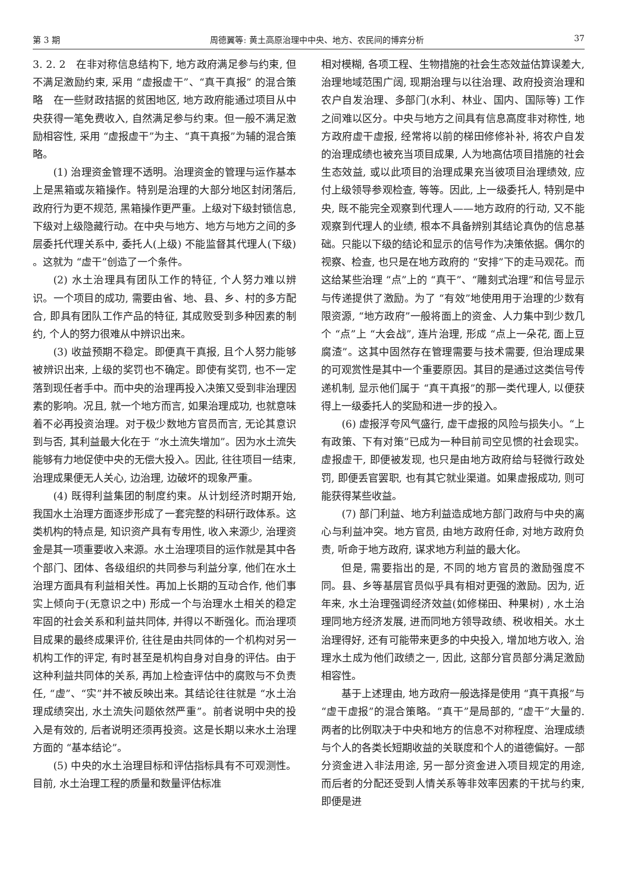第 3 期 周德翼等: 黄土高原治理中中央、地方、农民间的博弈分析 37
3. 2. 2　在非对称信息结构下, 地方政府满足参与约束, 但不满足激励约束, 采用 “虚报虚干”、“真干真报” 的混合策略　在一些财政拮据的贫困地区, 地方政府能通过项目从中央获得一笔免费收入, 自然满足参与约束。但一般不满足激励相容性, 采用 “虚报虚干”为主、“真干真报”为辅的混合策略。
(1) 治理资金管理不透明。治理资金的管理与运作基本上是黑箱或灰箱操作。特别是治理的大部分地区封闭落后, 政府行为更不规范, 黑箱操作更严重。上级对下级封锁信息, 下级对上级隐藏行动。在中央与地方、地方与地方之间的多层委托代理关系中, 委托人(上级) 不能监督其代理人(下级) 。这就为 “虚干”创造了一个条件。
(2) 水土治理具有团队工作的特征, 个人努力难以辨识。一个项目的成功, 需要由省、地、县、乡、村的多方配合, 即具有团队工作产品的特征, 其成败受到多种因素的制约, 个人的努力很难从中辨识出来。
(3) 收益预期不稳定。即便真干真报, 且个人努力能够被辨识出来, 上级的奖罚也不确定。即使有奖罚, 也不一定落到现任者手中。而中央的治理再投入决策又受到非治理因素的影响。况且, 就一个地方而言, 如果治理成功, 也就意味着不必再投资治理。对于极少数地方官员而言, 无论其意识到与否, 其利益最大化在于 “水土流失增加”。因为水土流失能够有力地促使中央的无偿大投入。因此, 往往项目一结束, 治理成果便无人关心, 边治理, 边破坏的现象严重。
(4) 既得利益集团的制度约束。从计划经济时期开始, 我国水土治理方面逐步形成了一套完整的科研行政体系。这类机构的特点是, 知识资产具有专用性, 收入来源少, 治理资金是其一项重要收入来源。水土治理项目的运作就是其中各个部门、团体、各级组织的共同参与利益分享, 他们在水土治理方面具有利益相关性。再加上长期的互动合作, 他们事实上倾向于(无意识之中) 形成一个与治理水土相关的稳定牢固的社会关系和利益共同体, 并得以不断强化。而治理项目成果的最终成果评价, 往往是由共同体的一个机构对另一机构工作的评定, 有时甚至是机构自身对自身的评估。由于这种利益共同体的关系, 再加上检查评估中的腐败与不负责任, “虚”、“实”并不被反映出来。其结论往往就是 “水土治理成绩突出, 水土流失问题依然严重”。前者说明中央的投入是有效的, 后者说明还须再投资。这是长期以来水土治理方面的 “基本结论”。
(5) 中央的水土治理目标和评估指标具有不可观测性。目前, 水土治理工程的质量和数量评估标准
相对模糊, 各项工程、生物措施的社会生态效益估算误差大, 治理地域范围广阔, 现期治理与以往治理、政府投资治理和农户自发治理、多部门(水利、林业、国内、国际等) 工作之间难以区分。中央与地方之间具有信息高度非对称性, 地方政府虚干虚报, 经常将以前的梯田修修补补, 将农户自发的治理成绩也被充当项目成果, 人为地高估项目措施的社会生态效益, 或以此项目的治理成果充当彼项目治理绩效, 应付上级领导参观检查, 等等。因此, 上一级委托人, 特别是中央, 既不能完全观察到代理人——地方政府的行动, 又不能观察到代理人的业绩, 根本不具备辨别其结论真伪的信息基础。只能以下级的结论和显示的信号作为决策依据。偶尔的视察、检查, 也只是在地方政府的 “安排”下的走马观花。而这给某些治理 “点”上的 “真干”、“雕刻式治理”和信号显示与传递提供了激励。为了 “有效”地使用用于治理的少数有限资源, “地方政府”一般将面上的资金、人力集中到少数几个 “点”上 “大会战”, 连片治理, 形成 “点上一朵花, 面上豆腐渣”。这其中固然存在管理需要与技术需要, 但治理成果的可观赏性是其中一个重要原因。其目的是通过这类信号传递机制, 显示他们属于 “真干真报”的那一类代理人, 以便获得上一级委托人的奖励和进一步的投入。
(6) 虚报浮夸风气盛行, 虚干虚报的风险与损失小。“上有政策、下有对策”已成为一种目前司空见惯的社会现实。虚报虚干, 即便被发现, 也只是由地方政府给与轻微行政处罚, 即便丢官罢职, 也有其它就业渠道。如果虚报成功, 则可能获得某些收益。
(7) 部门利益、地方利益造成地方部门政府与中央的离心与利益冲突。地方官员, 由地方政府任命, 对地方政府负责, 听命于地方政府, 谋求地方利益的最大化。
但是, 需要指出的是, 不同的地方官员的激励强度不同。县、乡等基层官员似乎具有相对更强的激励。因为, 近年来, 水土治理强调经济效益(如修梯田、种果树) , 水土治理同地方经济发展, 进而同地方领导政绩、税收相关。水土治理得好, 还有可能带来更多的中央投入, 增加地方收入, 治理水土成为他们政绩之一, 因此, 这部分官员部分满足激励相容性。
基于上述理由, 地方政府一般选择是使用 “真干真报”与 “虚干虚报”的混合策略。“真干”是局部的, “虚干”大量的. 两者的比例取决于中央和地方的信息不对称程度、治理成绩与个人的各类长短期收益的关联度和个人的道德偏好。一部分资金进入非法用途, 另一部分资金进入项目规定的用途, 而后者的分配还受到人情关系等非效率因素的干扰与约束, 即便是进